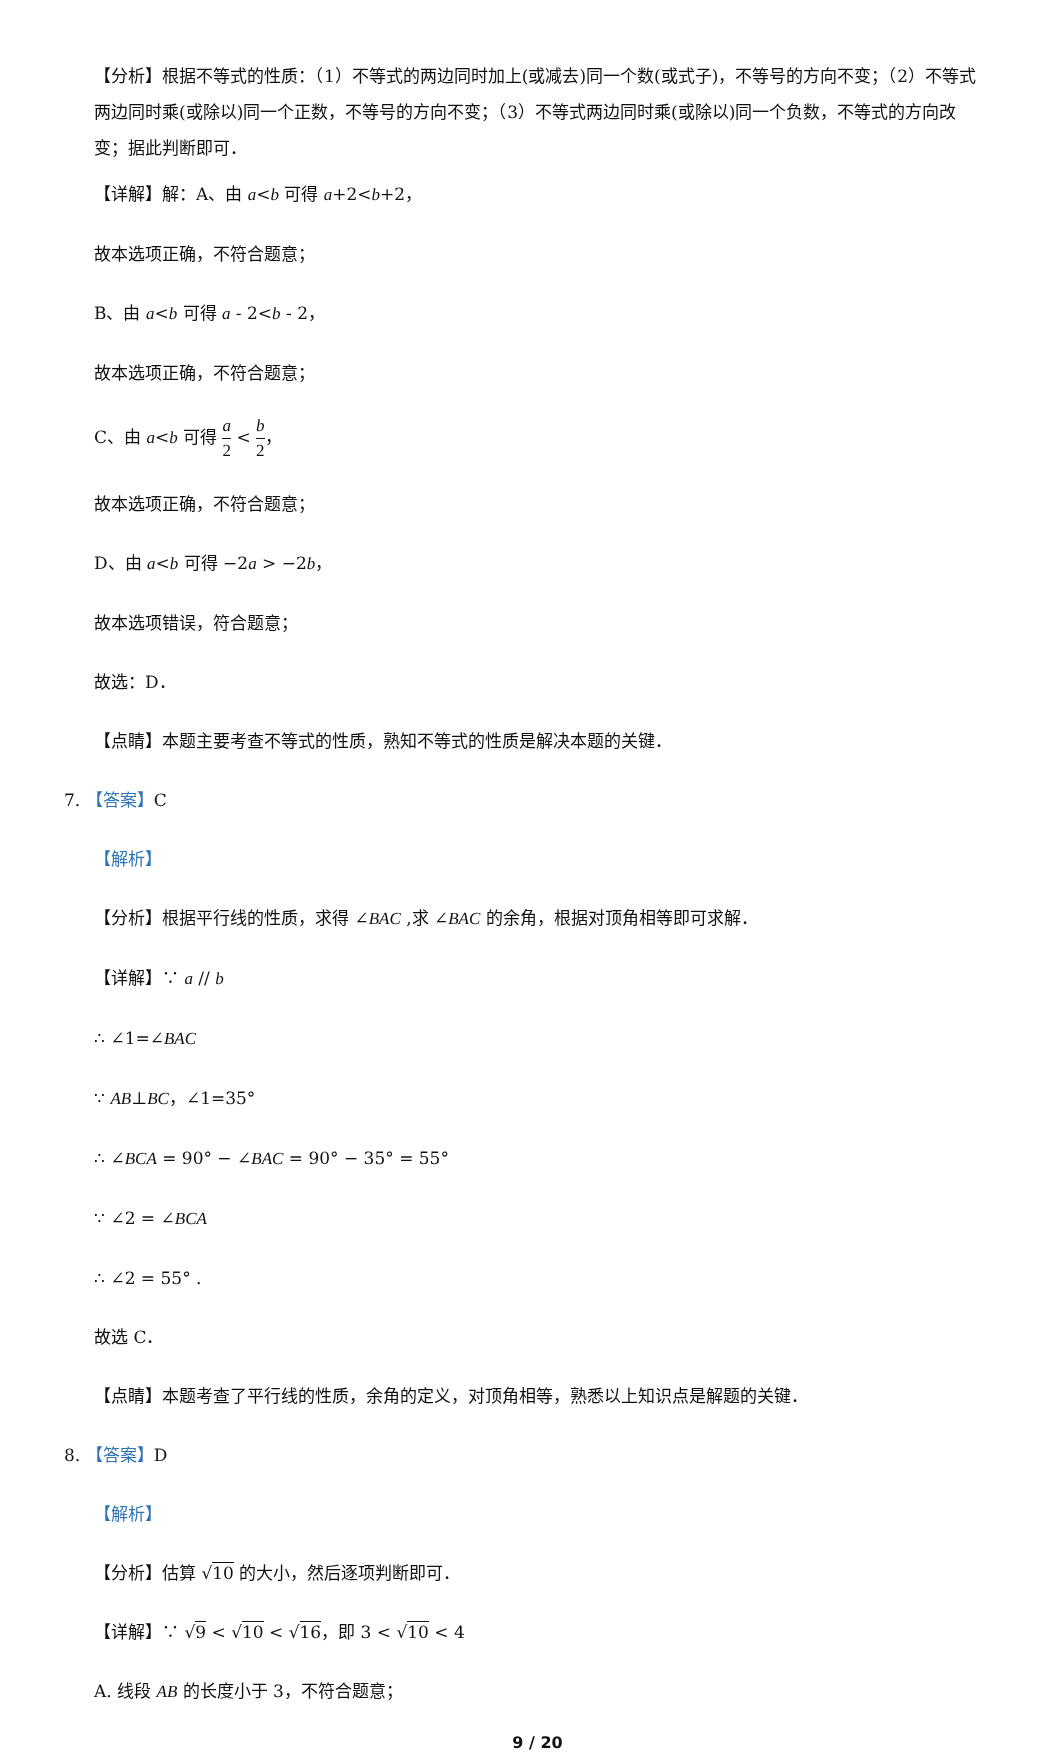【分析】根据不等式的性质：（1）不等式的两边同时加上(或减去)同一个数(或式子)，不等号的方向不变；（2）不等式两边同时乘(或除以)同一个正数，不等号的方向不变；（3）不等式两边同时乘(或除以)同一个负数，不等式的方向改变；据此判断即可．
【详解】解：A、由 a<b 可得 a+2<b+2，
故本选项正确，不符合题意；
B、由 a<b 可得 a - 2<b - 2，
故本选项正确，不符合题意；
C、由 a<b 可得 a 2 < b 2，
故本选项正确，不符合题意；
D、由 a<b 可得 −2a > −2b，
故本选项错误，符合题意；
故选：D．
【点睛】本题主要考查不等式的性质，熟知不等式的性质是解决本题的关键．
7. 【答案】C
【解析】
【分析】根据平行线的性质，求得 ∠BAC ,求 ∠BAC 的余角，根据对顶角相等即可求解．
【详解】∵ a // b
∴ ∠1=∠BAC
∵ AB⊥BC，∠1=35°
∴ ∠BCA = 90° − ∠BAC = 90° − 35° = 55°
∵ ∠2 = ∠BCA
∴ ∠2 = 55° .
故选 C．
【点睛】本题考查了平行线的性质，余角的定义，对顶角相等，熟悉以上知识点是解题的关键．
8. 【答案】D
【解析】
【分析】估算 √10 的大小，然后逐项判断即可．
【详解】∵ √9 < √10 < √16，即 3 < √10 < 4
A. 线段 AB 的长度小于 3，不符合题意；
9 / 20